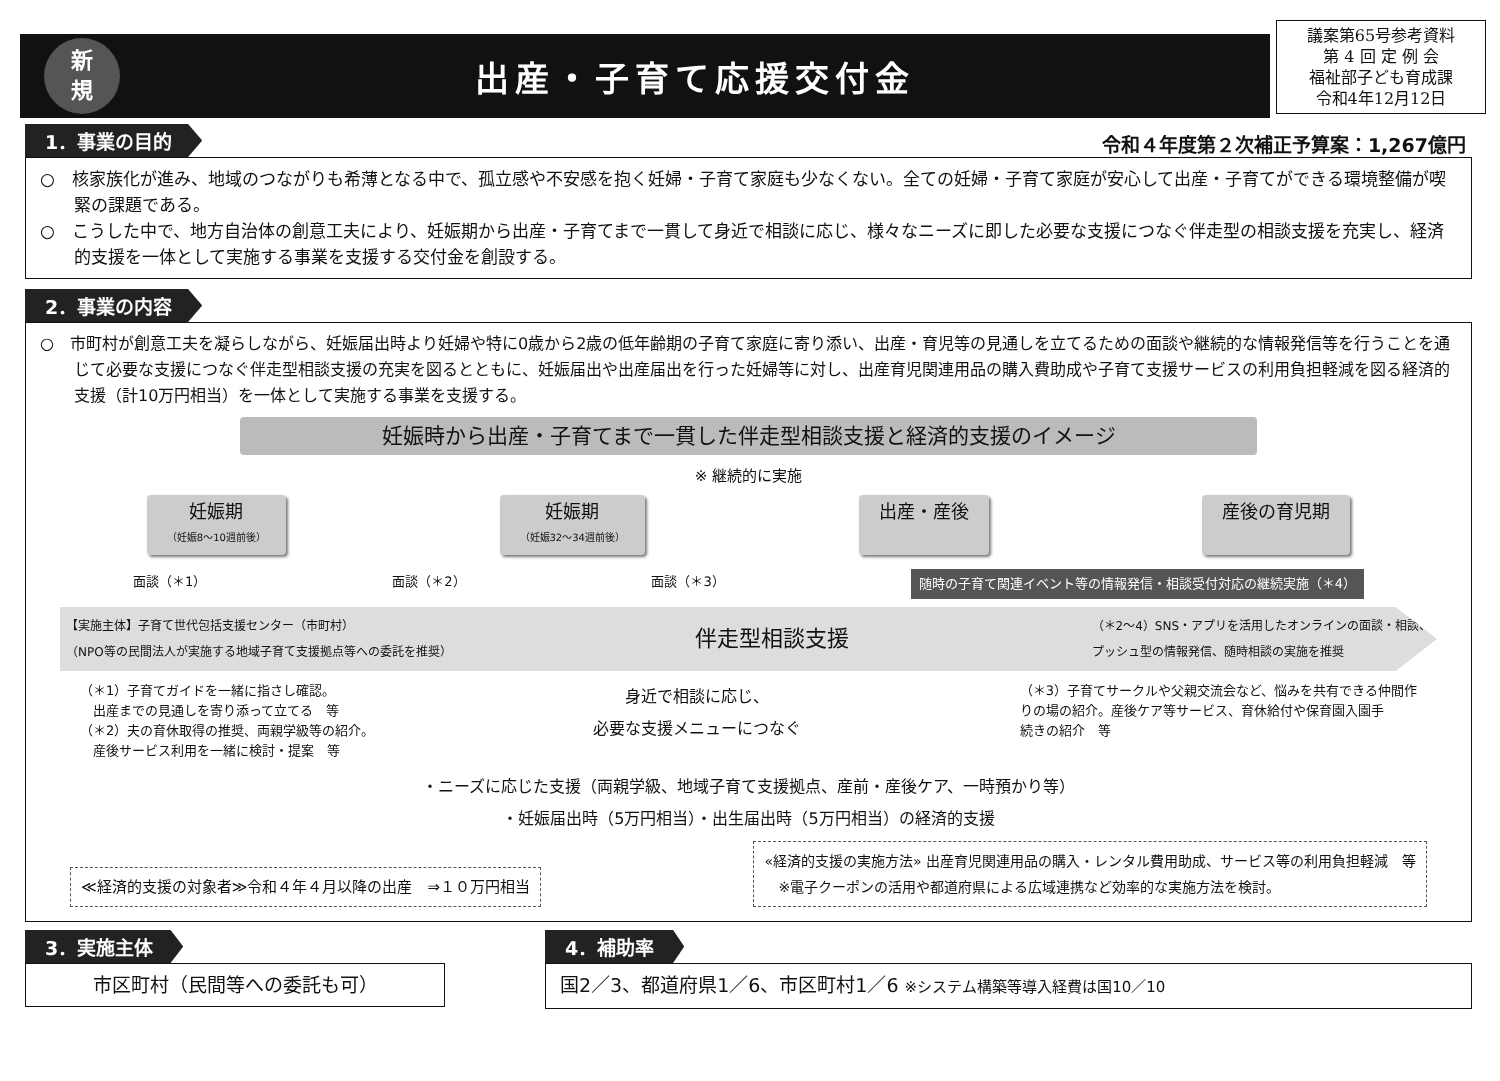新
規
出産・子育て応援交付金
議案第65号参考資料
第 4 回 定 例 会
福祉部子ども育成課
令和4年12月12日
1．事業の目的 令和４年度第２次補正予算案：1,267億円
○　核家族化が進み、地域のつながりも希薄となる中で、孤立感や不安感を抱く妊婦・子育て家庭も少なくない。全ての妊婦・子育て家庭が安心して出産・子育てができる環境整備が喫緊の課題である。
○　こうした中で、地方自治体の創意工夫により、妊娠期から出産・子育てまで一貫して身近で相談に応じ、様々なニーズに即した必要な支援につなぐ伴走型の相談支援を充実し、経済的支援を一体として実施する事業を支援する交付金を創設する。
2．事業の内容
○　市町村が創意工夫を凝らしながら、妊娠届出時より妊婦や特に0歳から2歳の低年齢期の子育て家庭に寄り添い、出産・育児等の見通しを立てるための面談や継続的な情報発信等を行うことを通じて必要な支援につなぐ伴走型相談支援の充実を図るとともに、妊娠届出や出産届出を行った妊婦等に対し、出産育児関連用品の購入費助成や子育て支援サービスの利用負担軽減を図る経済的支援（計10万円相当）を一体として実施する事業を支援する。
妊娠時から出産・子育てまで一貫した伴走型相談支援と経済的支援のイメージ
※ 継続的に実施
妊娠期
（妊娠8～10週前後）
妊娠期
（妊娠32～34週前後）
出産・産後 産後の育児期
面談（＊1） 面談（＊2） 面談（＊3） 随時の子育て関連イベント等の情報発信・相談受付対応の継続実施（＊4）
【実施主体】子育て世代包括支援センター（市町村）
（NPO等の民間法人が実施する地域子育て支援拠点等への委託を推奨） 伴走型相談支援 （＊2～4）SNS・アプリを活用したオンラインの面談・相談、
プッシュ型の情報発信、随時相談の実施を推奨
（＊1）子育てガイドを一緒に指さし確認。
　出産までの見通しを寄り添って立てる　等
（＊2）夫の育休取得の推奨、両親学級等の紹介。
　産後サービス利用を一緒に検討・提案　等
身近で相談に応じ、
必要な支援メニューにつなぐ
（＊3）子育てサークルや父親交流会など、悩みを共有できる仲間作
りの場の紹介。産後ケア等サービス、育休給付や保育園入園手
続きの紹介　等
・ニーズに応じた支援（両親学級、地域子育て支援拠点、産前・産後ケア、一時預かり等）
・妊娠届出時（5万円相当）・出生届出時（5万円相当）の経済的支援
≪経済的支援の対象者≫令和４年４月以降の出産　⇒１０万円相当
«経済的支援の実施方法» 出産育児関連用品の購入・レンタル費用助成、サービス等の利用負担軽減　等
　※電子クーポンの活用や都道府県による広域連携など効率的な実施方法を検討。
3．実施主体
市区町村（民間等への委託も可）
4．補助率
国2／3、都道府県1／6、市区町村1／6 ※システム構築等導入経費は国10／10